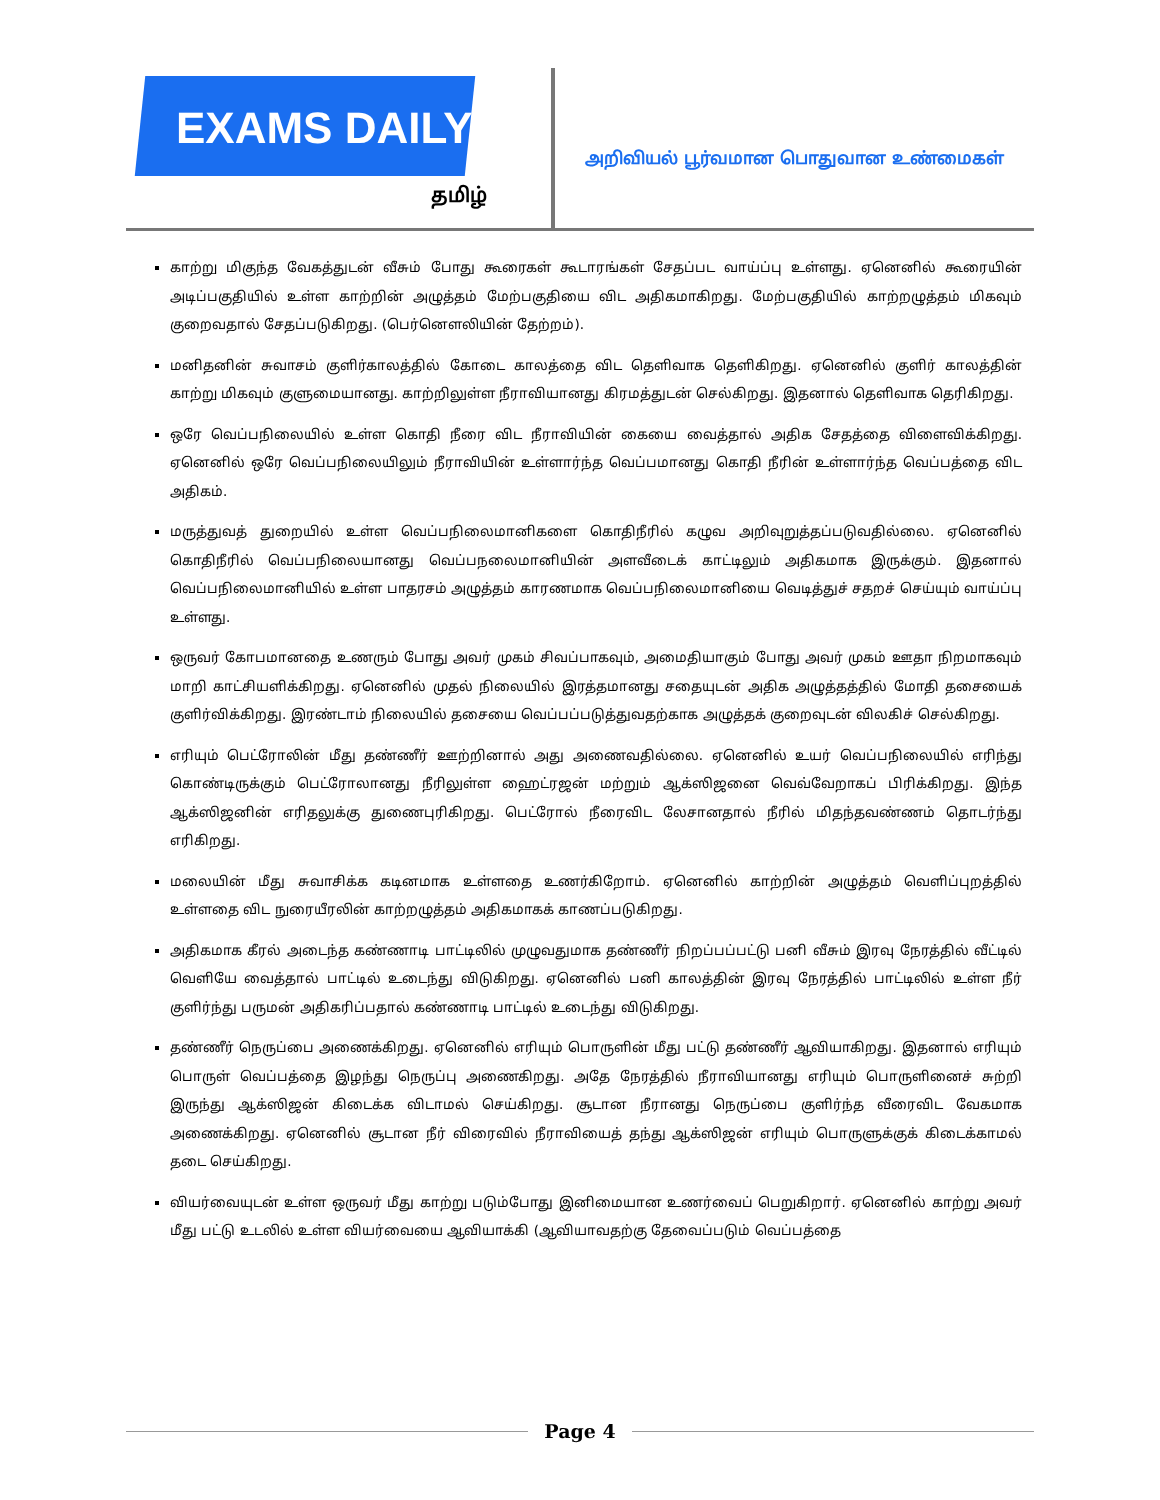EXAMS DAILY
தமிழ்
அறிவியல் பூர்வமான பொதுவான உண்மைகள்
காற்று மிகுந்த வேகத்துடன் வீசும் போது கூரைகள் கூடாரங்கள் சேதப்பட வாய்ப்பு உள்ளது. ஏனெனில் கூரையின் அடிப்பகுதியில் உள்ள காற்றின் அழுத்தம் மேற்பகுதியை விட அதிகமாகிறது. மேற்பகுதியில் காற்றழுத்தம் மிகவும் குறைவதால் சேதப்படுகிறது. (பெர்னௌலியின் தேற்றம்).
மனிதனின் சுவாசம் குளிர்காலத்தில் கோடை காலத்தை விட தெளிவாக தெளிகிறது. ஏனெனில் குளிர் காலத்தின் காற்று மிகவும் குளுமையானது. காற்றிலுள்ள நீராவியானது கிரமத்துடன் செல்கிறது. இதனால் தெளிவாக தெரிகிறது.
ஒரே வெப்பநிலையில் உள்ள கொதி நீரை விட நீராவியின் கையை வைத்தால் அதிக சேதத்தை விளைவிக்கிறது. ஏனெனில் ஒரே வெப்பநிலையிலும் நீராவியின் உள்ளார்ந்த வெப்பமானது கொதி நீரின் உள்ளார்ந்த வெப்பத்தை விட அதிகம்.
மருத்துவத் துறையில் உள்ள வெப்பநிலைமானிகளை கொதிநீரில் கழுவ அறிவுறுத்தப்படுவதில்லை. ஏனெனில் கொதிநீரில் வெப்பநிலையானது வெப்பநலைமானியின் அளவீடைக் காட்டிலும் அதிகமாக இருக்கும். இதனால் வெப்பநிலைமானியில் உள்ள பாதரசம் அழுத்தம் காரணமாக வெப்பநிலைமானியை வெடித்துச் சதறச் செய்யும் வாய்ப்பு உள்ளது.
ஒருவர் கோபமானதை உணரும் போது அவர் முகம் சிவப்பாகவும், அமைதியாகும் போது அவர் முகம் ஊதா நிறமாகவும் மாறி காட்சியளிக்கிறது. ஏனெனில் முதல் நிலையில் இரத்தமானது சதையுடன் அதிக அழுத்தத்தில் மோதி தசையைக் குளிர்விக்கிறது. இரண்டாம் நிலையில் தசையை வெப்பப்படுத்துவதற்காக அழுத்தக் குறைவுடன் விலகிச் செல்கிறது.
எரியும் பெட்ரோலின் மீது தண்ணீர் ஊற்றினால் அது அணைவதில்லை. ஏனெனில் உயர் வெப்பநிலையில் எரிந்து கொண்டிருக்கும் பெட்ரோலானது நீரிலுள்ள ஹைட்ரஜன் மற்றும் ஆக்ஸிஜனை வெவ்வேறாகப் பிரிக்கிறது. இந்த ஆக்ஸிஜனின் எரிதலுக்கு துணைபுரிகிறது. பெட்ரோல் நீரைவிட லேசானதால் நீரில் மிதந்தவண்ணம் தொடர்ந்து எரிகிறது.
மலையின் மீது சுவாசிக்க கடினமாக உள்ளதை உணர்கிறோம். ஏனெனில் காற்றின் அழுத்தம் வெளிப்புறத்தில் உள்ளதை விட நுரையீரலின் காற்றழுத்தம் அதிகமாகக் காணப்படுகிறது.
அதிகமாக கீரல் அடைந்த கண்ணாடி பாட்டிலில் முழுவதுமாக தண்ணீர் நிறப்பப்பட்டு பனி வீசும் இரவு நேரத்தில் வீட்டில் வெளியே வைத்தால் பாட்டில் உடைந்து விடுகிறது. ஏனெனில் பனி காலத்தின் இரவு நேரத்தில் பாட்டிலில் உள்ள நீர் குளிர்ந்து பருமன் அதிகரிப்பதால் கண்ணாடி பாட்டில் உடைந்து விடுகிறது.
தண்ணீர் நெருப்பை அணைக்கிறது. ஏனெனில் எரியும் பொருளின் மீது பட்டு தண்ணீர் ஆவியாகிறது. இதனால் எரியும் பொருள் வெப்பத்தை இழந்து நெருப்பு அணைகிறது. அதே நேரத்தில் நீராவியானது எரியும் பொருளினைச் சுற்றி இருந்து ஆக்ஸிஜன் கிடைக்க விடாமல் செய்கிறது. சூடான நீரானது நெருப்பை குளிர்ந்த வீரைவிட வேகமாக அணைக்கிறது. ஏனெனில் சூடான நீர் விரைவில் நீராவியைத் தந்து ஆக்ஸிஜன் எரியும் பொருளுக்குக் கிடைக்காமல் தடை செய்கிறது.
வியர்வையுடன் உள்ள ஒருவர் மீது காற்று படும்போது இனிமையான உணர்வைப் பெறுகிறார். ஏனெனில் காற்று அவர் மீது பட்டு உடலில் உள்ள வியர்வையை ஆவியாக்கி (ஆவியாவதற்கு தேவைப்படும் வெப்பத்தை
Page 4